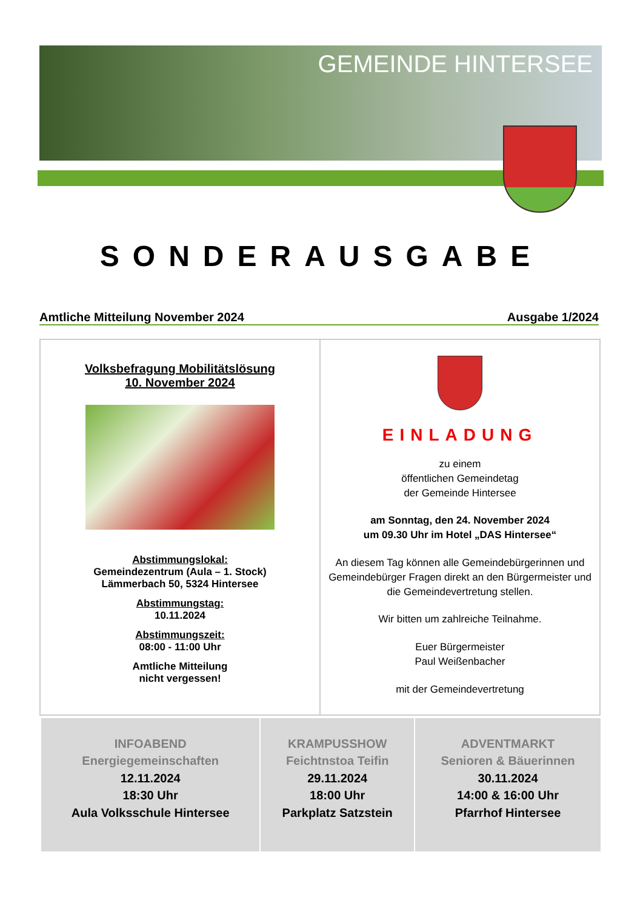GEMEINDE HINTERSEE
SONDERAUSGABE
Amtliche Mitteilung November 2024 Ausgabe 1/2024
| Volksbefragung Mobilitätslösung 10. November 2024 Abstimmungslokal: Gemeindezentrum (Aula – 1. Stock) Lämmerbach 50, 5324 Hintersee Abstimmungstag: 10.11.2024 Abstimmungszeit: 08:00 - 11:00 Uhr Amtliche Mitteilung nicht vergessen! | EINLADUNG zu einem öffentlichen Gemeindetag der Gemeinde Hintersee am Sonntag, den 24. November 2024 um 09.30 Uhr im Hotel „DAS Hintersee“ An diesem Tag können alle Gemeindebürgerinnen und Gemeindebürger Fragen direkt an den Bürgermeister und die Gemeindevertretung stellen. Wir bitten um zahlreiche Teilnahme. Euer Bürgermeister Paul Weißenbacher mit der Gemeindevertretung |
| INFOABEND Energiegemeinschaften 12.11.2024 18:30 Uhr Aula Volksschule Hintersee | KRAMPUSSHOW Feichtnstoa Teifin 29.11.2024 18:00 Uhr Parkplatz Satzstein | ADVENTMARKT Senioren & Bäuerinnen 30.11.2024 14:00 & 16:00 Uhr Pfarrhof Hintersee |